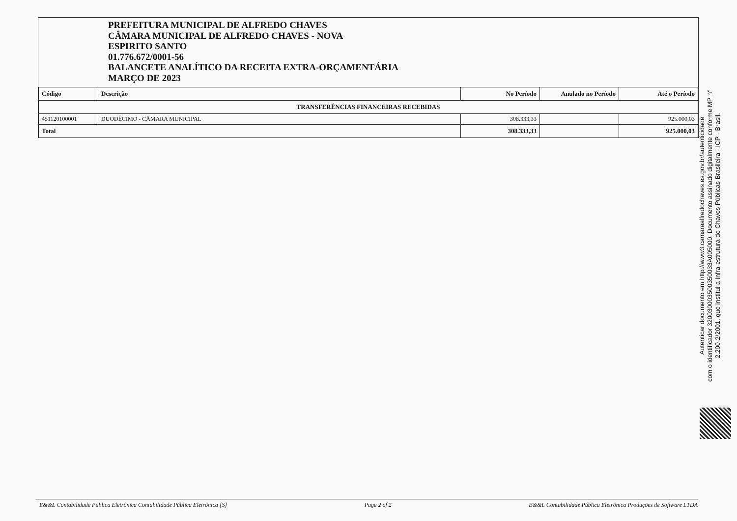PREFEITURA MUNICIPAL DE ALFREDO CHAVES
CÂMARA MUNICIPAL DE ALFREDO CHAVES - NOVA
ESPIRITO SANTO
01.776.672/0001-56
BALANCETE ANALÍTICO DA RECEITA EXTRA-ORÇAMENTÁRIA
MARÇO DE 2023
| Código | Descrição | No Período | Anulado no Período | Até o Período |
| --- | --- | --- | --- | --- |
| TRANSFERÊNCIAS FINANCEIRAS RECEBIDAS | | | | |
| 451120100001 | DUODÉCIMO - CÂMARA MUNICIPAL | 308.333,33 | | 925.000,03 |
| Total | | 308.333,33 | | 925.000,03 |
Autenticar documento em http://www3.camaraalfredochaves.es.gov.br/autenticidade
com o identificador 320030003500350033A005000, Documento assinado digitalmente conforme MP n°
2.200-2/2001, que institui a Infra-estrutura de Chaves Públicas Brasileira - ICP - Brasil.
E&&L Contabilidade Pública Eletrônica Contabilidade Pública Eletrônica [S] Page 2 of 2 E&&L Contabilidade Pública Eletrônica Produções de Software LTDA